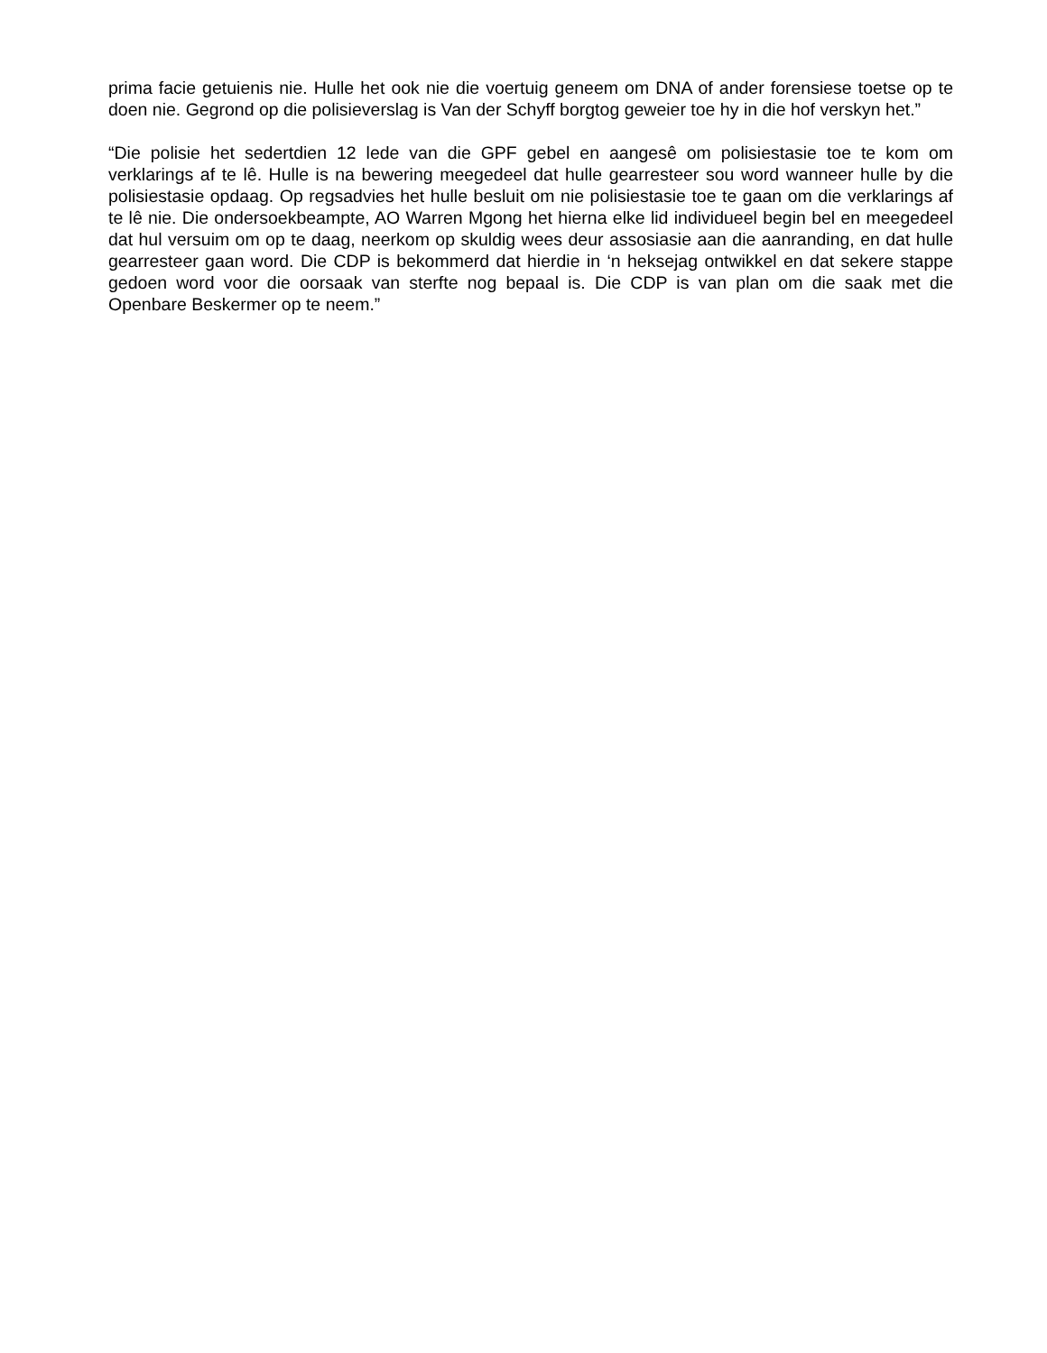prima facie getuienis nie. Hulle het ook nie die voertuig geneem om DNA of ander forensiese toetse op te doen nie. Gegrond op die polisieverslag is Van der Schyff borgtog geweier toe hy in die hof verskyn het.”
“Die polisie het sedertdien 12 lede van die GPF gebel en aangesê om polisiestasie toe te kom om verklarings af te lê. Hulle is na bewering meegedeel dat hulle gearresteer sou word wanneer hulle by die polisiestasie opdaag. Op regsadvies het hulle besluit om nie polisiestasie toe te gaan om die verklarings af te lê nie. Die ondersoekbeampte, AO Warren Mgong het hierna elke lid individueel begin bel en meegedeel dat hul versuim om op te daag, neerkom op skuldig wees deur assosiasie aan die aanranding, en dat hulle gearresteer gaan word. Die CDP is bekommerd dat hierdie in ‘n heksejag ontwikkel en dat sekere stappe gedoen word voor die oorsaak van sterfte nog bepaal is. Die CDP is van plan om die saak met die Openbare Beskermer op te neem.”